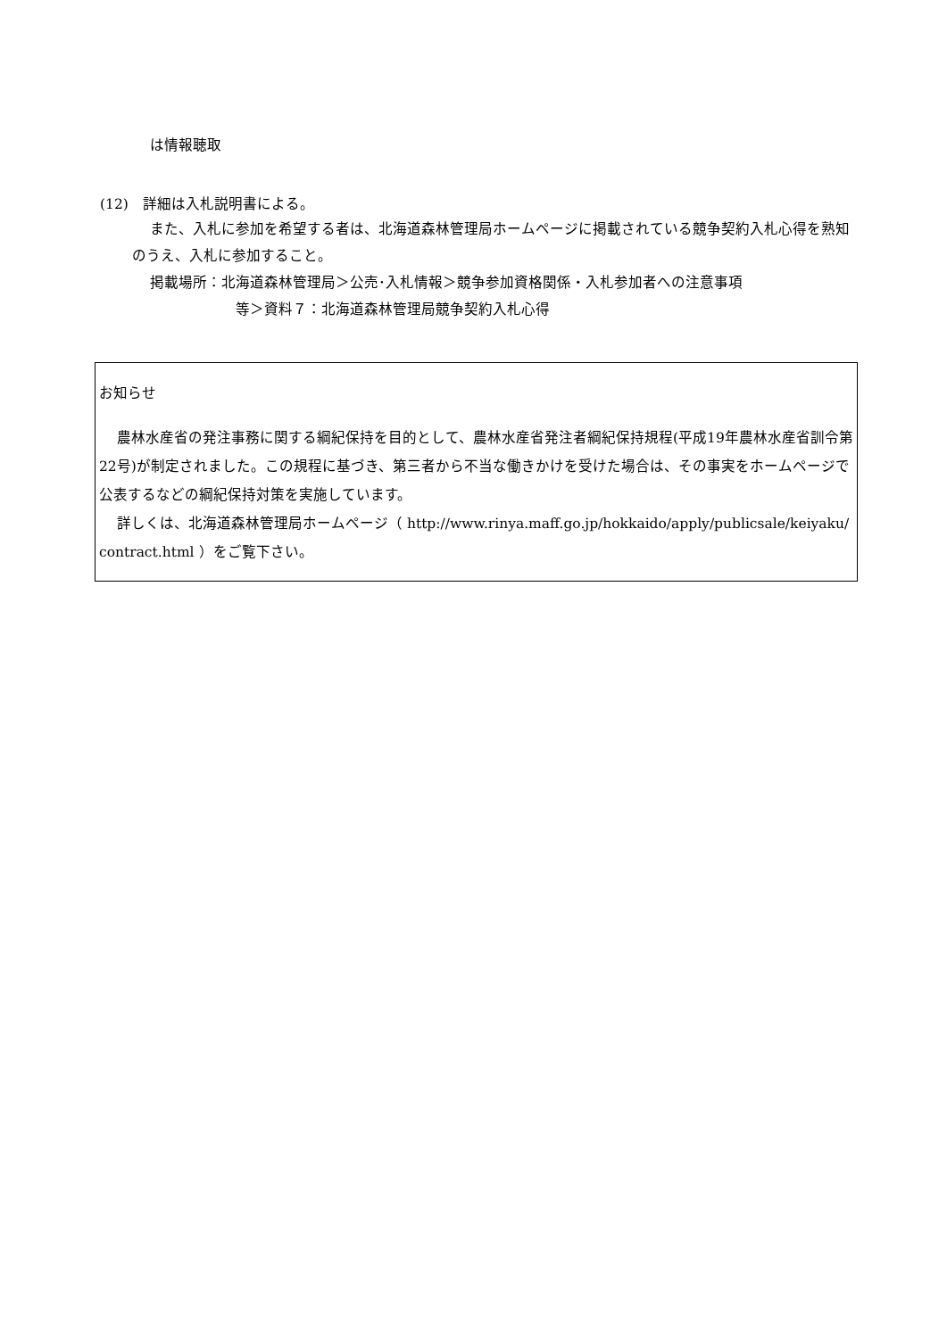は情報聴取
(12)　詳細は入札説明書による。
また、入札に参加を希望する者は、北海道森林管理局ホームページに掲載されている競争契約入札心得を熟知のうえ、入札に参加すること。
掲載場所：北海道森林管理局＞公売･入札情報＞競争参加資格関係・入札参加者への注意事項
等＞資料７：北海道森林管理局競争契約入札心得
お知らせ
農林水産省の発注事務に関する綱紀保持を目的として、農林水産省発注者綱紀保持規程(平成19年農林水産省訓令第22号)が制定されました。この規程に基づき、第三者から不当な働きかけを受けた場合は、その事実をホームページで公表するなどの綱紀保持対策を実施しています。
詳しくは、北海道森林管理局ホームページ（ http://www.rinya.maff.go.jp/hokkaido/apply/publicsale/keiyaku/contract.html ）をご覧下さい。